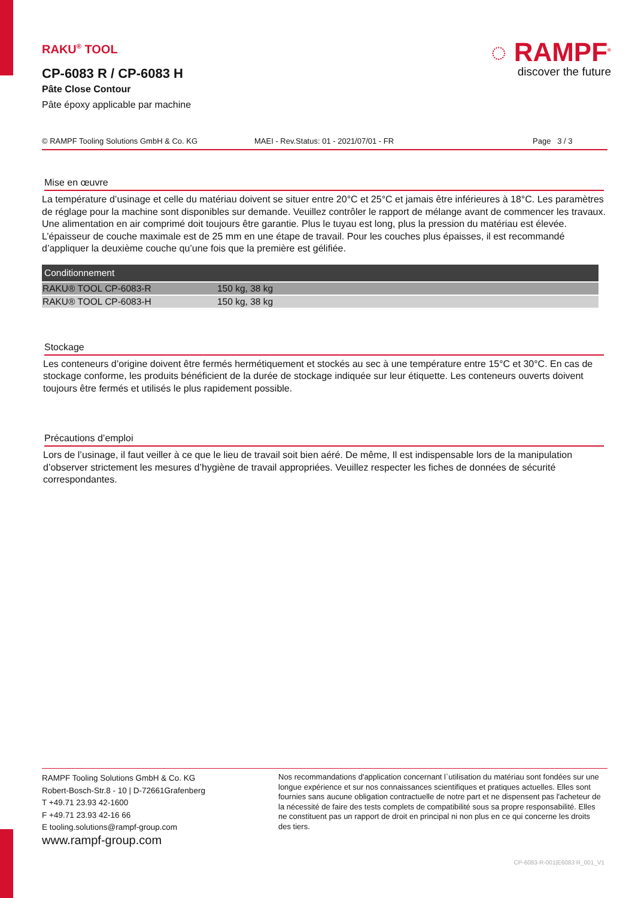RAKU<sup>®</sup> TOOL
CP-6083 R / CP-6083 H
Pâte Close Contour
Pâte époxy applicable par machine
◌ RAMPF<sup>®</sup>
discover the future
© RAMPF Tooling Solutions GmbH & Co. KG MAEI - Rev.Status: 01 - 2021/07/01 - FR Page 3 / 3
Mise en œuvre
La température d’usinage et celle du matériau doivent se situer entre 20°C et 25°C et jamais être inférieures à 18°C. Les paramètres de réglage pour la machine sont disponibles sur demande. Veuillez contrôler le rapport de mélange avant de commencer les travaux. Une alimentation en air comprimé doit toujours être garantie. Plus le tuyau est long, plus la pression du matériau est élevée.
L’épaisseur de couche maximale est de 25 mm en une étape de travail. Pour les couches plus épaisses, il est recommandé d’appliquer la deuxième couche qu’une fois que la première est gélifiée.
| Conditionnement | |
| --- | --- |
| RAKU® TOOL CP-6083-R | 150 kg, 38 kg |
| RAKU® TOOL CP-6083-H | 150 kg, 38 kg |
Stockage
Les conteneurs d’origine doivent être fermés hermétiquement et stockés au sec à une température entre 15°C et 30°C. En cas de stockage conforme, les produits bénéficient de la durée de stockage indiquée sur leur étiquette. Les conteneurs ouverts doivent toujours être fermés et utilisés le plus rapidement possible.
Précautions d’emploi
Lors de l’usinage, il faut veiller à ce que le lieu de travail soit bien aéré. De même, Il est indispensable lors de la manipulation d’observer strictement les mesures d’hygiène de travail appropriées. Veuillez respecter les fiches de données de sécurité correspondantes.
RAMPF Tooling Solutions GmbH & Co. KG
Robert-Bosch-Str.8 - 10 | D-72661Grafenberg
T +49.71 23.93 42-1600
F +49.71 23.93 42-16 66
E tooling.solutions@rampf-group.com
www.rampf-group.com
Nos recommandations d'application concernant l`utilisation du matériau sont fondées sur une longue expérience et sur nos connaissances scientifiques et pratiques actuelles. Elles sont fournies sans aucune obligation contractuelle de notre part et ne dispensent pas l'acheteur de la nécessité de faire des tests complets de compatibilité sous sa propre responsabilité. Elles ne constituent pas un rapport de droit en principal ni non plus en ce qui concerne les droits des tiers.
CP-6083-R-001|E6083 R_001_V1